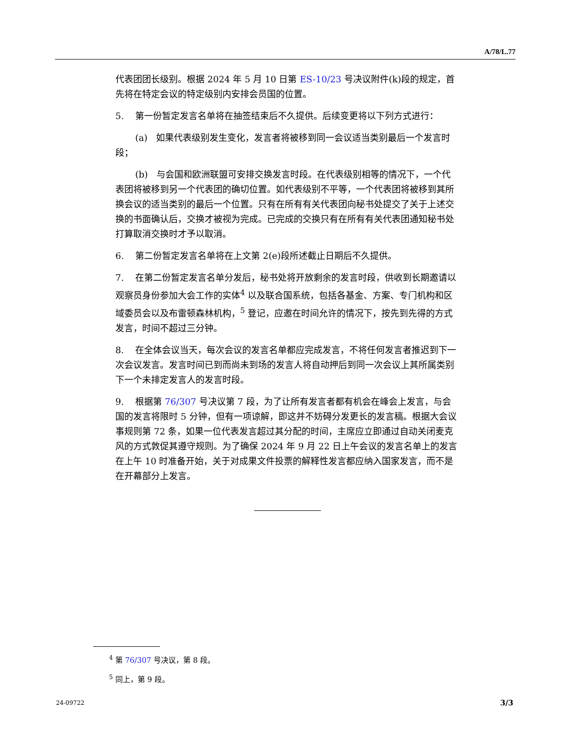A/78/L.77
代表团团长级别。根据 2024 年 5 月 10 日第 ES-10/23 号决议附件(k)段的规定，首先将在特定会议的特定级别内安排会员国的位置。
5. 第一份暂定发言名单将在抽签结束后不久提供。后续变更将以下列方式进行：
(a) 如果代表级别发生变化，发言者将被移到同一会议适当类别最后一个发言时段；
(b) 与会国和欧洲联盟可安排交换发言时段。在代表级别相等的情况下，一个代表团将被移到另一个代表团的确切位置。如代表级别不平等，一个代表团将被移到其所换会议的适当类别的最后一个位置。只有在所有有关代表团向秘书处提交了关于上述交换的书面确认后，交换才被视为完成。已完成的交换只有在所有有关代表团通知秘书处打算取消交换时才予以取消。
6. 第二份暂定发言名单将在上文第 2(e)段所述截止日期后不久提供。
7. 在第二份暂定发言名单分发后，秘书处将开放剩余的发言时段，供收到长期邀请以观察员身份参加大会工作的实体<sup>4</sup> 以及联合国系统，包括各基金、方案、专门机构和区域委员会以及布雷顿森林机构，<sup>5</sup> 登记，应邀在时间允许的情况下，按先到先得的方式发言，时间不超过三分钟。
8. 在全体会议当天，每次会议的发言名单都应完成发言，不将任何发言者推迟到下一次会议发言。发言时间已到而尚未到场的发言人将自动押后到同一次会议上其所属类别下一个未排定发言人的发言时段。
9. 根据第 76/307 号决议第 7 段，为了让所有发言者都有机会在峰会上发言，与会国的发言将限时 5 分钟，但有一项谅解，即这并不妨碍分发更长的发言稿。根据大会议事规则第 72 条，如果一位代表发言超过其分配的时间，主席应立即通过自动关闭麦克风的方式敦促其遵守规则。为了确保 2024 年 9 月 22 日上午会议的发言名单上的发言在上午 10 时准备开始，关于对成果文件投票的解释性发言都应纳入国家发言，而不是在开幕部分上发言。
<sup>4</sup> 第 76/307 号决议，第 8 段。
<sup>5</sup> 同上，第 9 段。
24-09722 3/3